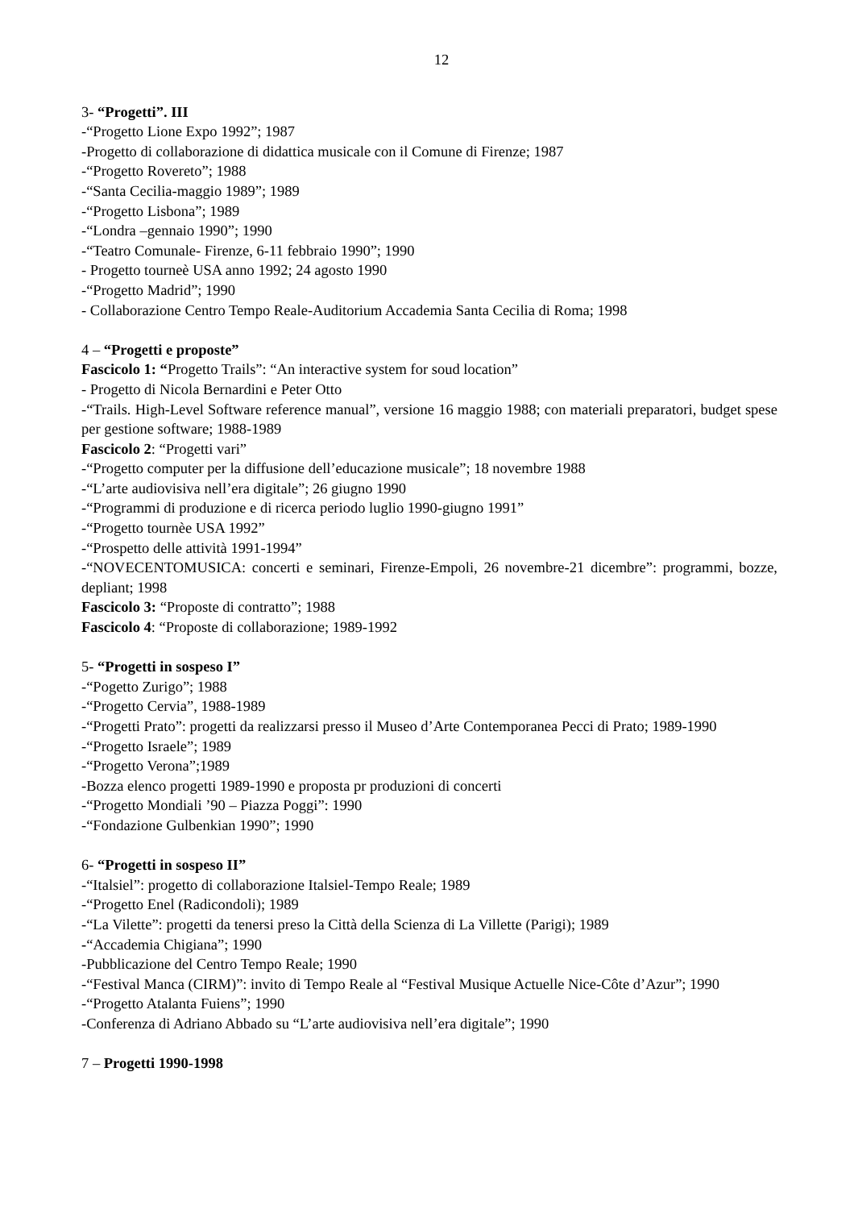12
3- “Progetti”. III
-“Progetto Lione Expo 1992”; 1987
-Progetto di collaborazione di didattica musicale con il Comune di Firenze; 1987
-“Progetto Rovereto”; 1988
-“Santa Cecilia-maggio 1989”; 1989
-“Progetto Lisbona”; 1989
-“Londra –gennaio 1990”; 1990
-“Teatro Comunale- Firenze, 6-11 febbraio 1990”; 1990
- Progetto tourneè USA anno 1992; 24 agosto 1990
-“Progetto Madrid”; 1990
- Collaborazione Centro Tempo Reale-Auditorium Accademia Santa Cecilia di Roma; 1998
4 – “Progetti e proposte”
Fascicolo 1: “Progetto Trails”: “An interactive system for soud location”
- Progetto di Nicola Bernardini e Peter Otto
-“Trails. High-Level Software reference manual”, versione 16 maggio 1988; con materiali preparatori, budget spese per gestione software; 1988-1989
Fascicolo 2: “Progetti vari”
-“Progetto computer per la diffusione dell’educazione musicale”; 18 novembre 1988
-“L’arte audiovisiva nell’era digitale”; 26 giugno 1990
-“Programmi di produzione e di ricerca periodo luglio 1990-giugno 1991”
-“Progetto tournèe USA 1992”
-“Prospetto delle attività 1991-1994”
-“NOVECENTOMUSICA: concerti e seminari, Firenze-Empoli, 26 novembre-21 dicembre”: programmi, bozze, depliant; 1998
Fascicolo 3: “Proposte di contratto”; 1988
Fascicolo 4: “Proposte di collaborazione; 1989-1992
5- “Progetti in sospeso I”
-“Pogetto Zurigo”; 1988
-“Progetto Cervia”, 1988-1989
-“Progetti Prato”: progetti da realizzarsi presso il Museo d’Arte Contemporanea Pecci di Prato; 1989-1990
-“Progetto Israele”; 1989
-“Progetto Verona”;1989
-Bozza elenco progetti 1989-1990 e proposta pr produzioni di concerti
-“Progetto Mondiali ’90 – Piazza Poggi”: 1990
-“Fondazione Gulbenkian 1990”; 1990
6- “Progetti in sospeso II”
-“Italsiel”: progetto di collaborazione Italsiel-Tempo Reale; 1989
-“Progetto Enel (Radicondoli); 1989
-“La Vilette”: progetti da tenersi preso la Città della Scienza di La Villette (Parigi); 1989
-“Accademia Chigiana”; 1990
-Pubblicazione del Centro Tempo Reale; 1990
-“Festival Manca (CIRM)”: invito di Tempo Reale al “Festival Musique Actuelle Nice-Côte d’Azur”; 1990
-“Progetto Atalanta Fuiens”; 1990
-Conferenza di Adriano Abbado su “L’arte audiovisiva nell’era digitale”; 1990
7 – Progetti 1990-1998